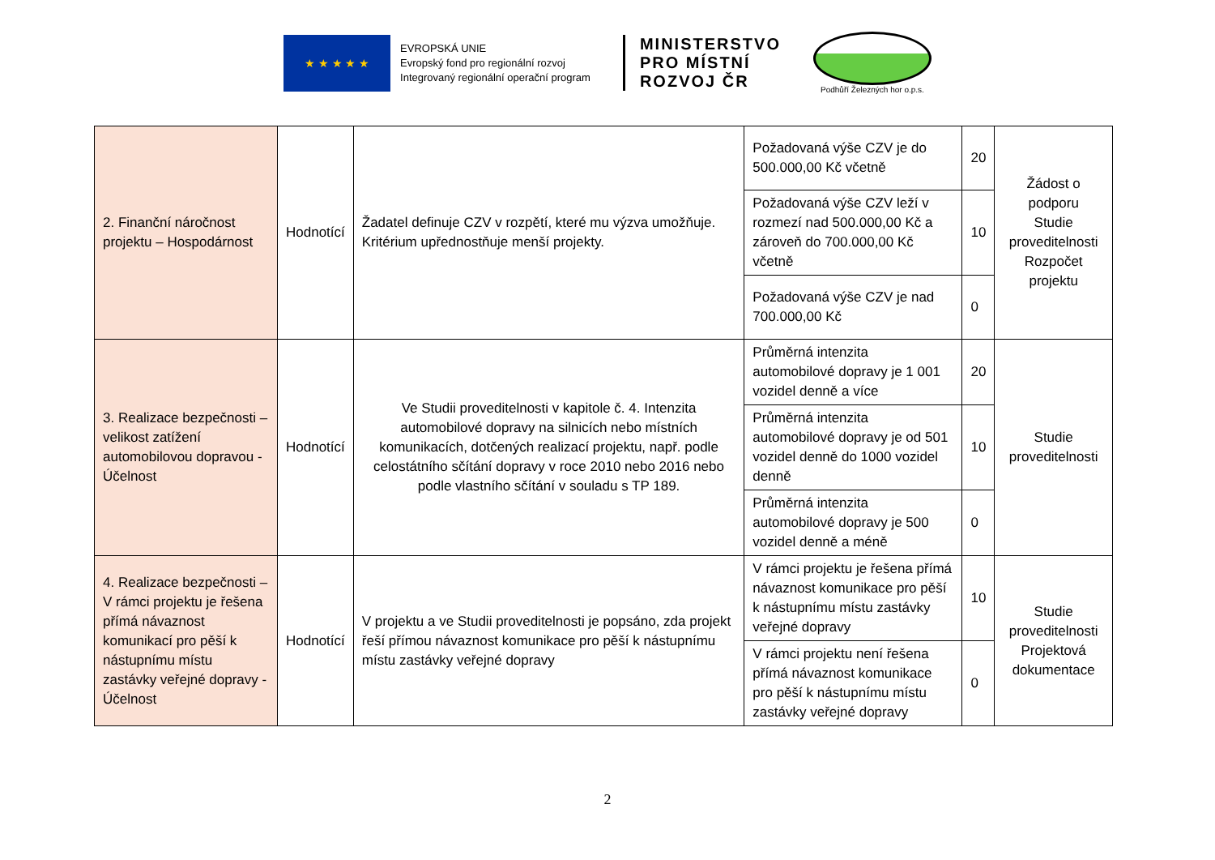★ ★ ★ ★ ★
EVROPSKÁ UNIE
Evropský fond pro regionální rozvoj
Integrovaný regionální operační program
MINISTERSTVO
PRO MÍSTNÍ
ROZVOJ ČR
Podhůří Železných hor o.p.s.
| 2. Finanční náročnost projektu – Hospodárnost | Hodnotící | Žadatel definuje CZV v rozpětí, které mu výzva umožňuje. Kritérium upřednostňuje menší projekty. | Požadovaná výše CZV je do 500.000,00 Kč včetně | 20 | Žádost o podporu Studie proveditelnosti Rozpočet projektu |
| | | | Požadovaná výše CZV leží v rozmezí nad 500.000,00 Kč a zároveň do 700.000,00 Kč včetně | 10 | |
| | | | Požadovaná výše CZV je nad 700.000,00 Kč | 0 | |
| 3. Realizace bezpečnosti – velikost zatížení automobilovou dopravou - Účelnost | Hodnotící | Ve Studii proveditelnosti v kapitole č. 4. Intenzita automobilové dopravy na silnicích nebo místních komunikacích, dotčených realizací projektu, např. podle celostátního sčítání dopravy v roce 2010 nebo 2016 nebo podle vlastního sčítání v souladu s TP 189. | Průměrná intenzita automobilové dopravy je 1 001 vozidel denně a více | 20 | Studie proveditelnosti |
| | | | Průměrná intenzita automobilové dopravy je od 501 vozidel denně do 1000 vozidel denně | 10 | |
| | | | Průměrná intenzita automobilové dopravy je 500 vozidel denně a méně | 0 | |
| 4. Realizace bezpečnosti – V rámci projektu je řešena přímá návaznost komunikací pro pěší k nástupnímu místu zastávky veřejné dopravy - Účelnost | Hodnotící | V projektu a ve Studii proveditelnosti je popsáno, zda projekt řeší přímou návaznost komunikace pro pěší k nástupnímu místu zastávky veřejné dopravy | V rámci projektu je řešena přímá návaznost komunikace pro pěší k nástupnímu místu zastávky veřejné dopravy | 10 | Studie proveditelnosti Projektová dokumentace |
| | | | V rámci projektu není řešena přímá návaznost komunikace pro pěší k nástupnímu místu zastávky veřejné dopravy | 0 | |
2